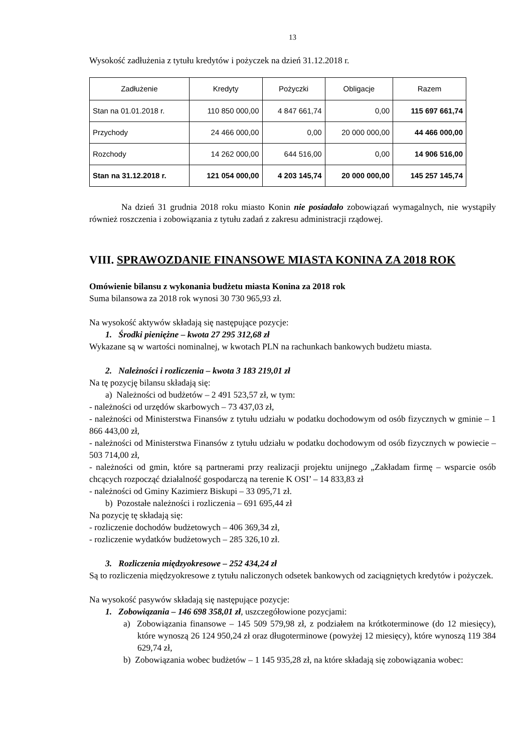13
Wysokość zadłużenia z tytułu kredytów i pożyczek na dzień 31.12.2018 r.
| Zadłużenie | Kredyty | Pożyczki | Obligacje | Razem |
| --- | --- | --- | --- | --- |
| Stan na 01.01.2018 r. | 110 850 000,00 | 4 847 661,74 | 0,00 | 115 697 661,74 |
| Przychody | 24 466 000,00 | 0,00 | 20 000 000,00 | 44 466 000,00 |
| Rozchody | 14 262 000,00 | 644 516,00 | 0,00 | 14 906 516,00 |
| Stan na 31.12.2018 r. | 121 054 000,00 | 4 203 145,74 | 20 000 000,00 | 145 257 145,74 |
Na dzień 31 grudnia 2018 roku miasto Konin nie posiadało zobowiązań wymagalnych, nie wystąpiły również roszczenia i zobowiązania z tytułu zadań z zakresu administracji rządowej.
VIII. SPRAWOZDANIE FINANSOWE MIASTA KONINA ZA 2018 ROK
Omówienie bilansu z wykonania budżetu miasta Konina za 2018 rok
Suma bilansowa za 2018 rok wynosi 30 730 965,93 zł.
Na wysokość aktywów składają się następujące pozycje:
1. Środki pieniężne – kwota 27 295 312,68 zł
Wykazane są w wartości nominalnej, w kwotach PLN na rachunkach bankowych budżetu miasta.
2. Należności i rozliczenia – kwota 3 183 219,01 zł
Na tę pozycję bilansu składają się:
a) Należności od budżetów – 2 491 523,57 zł, w tym:
- należności od urzędów skarbowych – 73 437,03 zł,
- należności od Ministerstwa Finansów z tytułu udziału w podatku dochodowym od osób fizycznych w gminie – 1 866 443,00 zł,
- należności od Ministerstwa Finansów z tytułu udziału w podatku dochodowym od osób fizycznych w powiecie – 503 714,00 zł,
- należności od gmin, które są partnerami przy realizacji projektu unijnego „Zakładam firmę – wsparcie osób chcących rozpocząć działalność gospodarczą na terenie K OSI’ – 14 833,83 zł
- należności od Gminy Kazimierz Biskupi – 33 095,71 zł.
b) Pozostałe należności i rozliczenia – 691 695,44 zł
Na pozycję tę składają się:
- rozliczenie dochodów budżetowych – 406 369,34 zł,
- rozliczenie wydatków budżetowych – 285 326,10 zł.
3. Rozliczenia międzyokresowe – 252 434,24 zł
Są to rozliczenia międzyokresowe z tytułu naliczonych odsetek bankowych od zaciągniętych kredytów i pożyczek.
Na wysokość pasywów składają się następujące pozycje:
1. Zobowiązania – 146 698 358,01 zł, uszczegółowione pozycjami:
a) Zobowiązania finansowe – 145 509 579,98 zł, z podziałem na krótkoterminowe (do 12 miesięcy), które wynoszą 26 124 950,24 zł oraz długoterminowe (powyżej 12 miesięcy), które wynoszą 119 384 629,74 zł,
b) Zobowiązania wobec budżetów – 1 145 935,28 zł, na które składają się zobowiązania wobec: